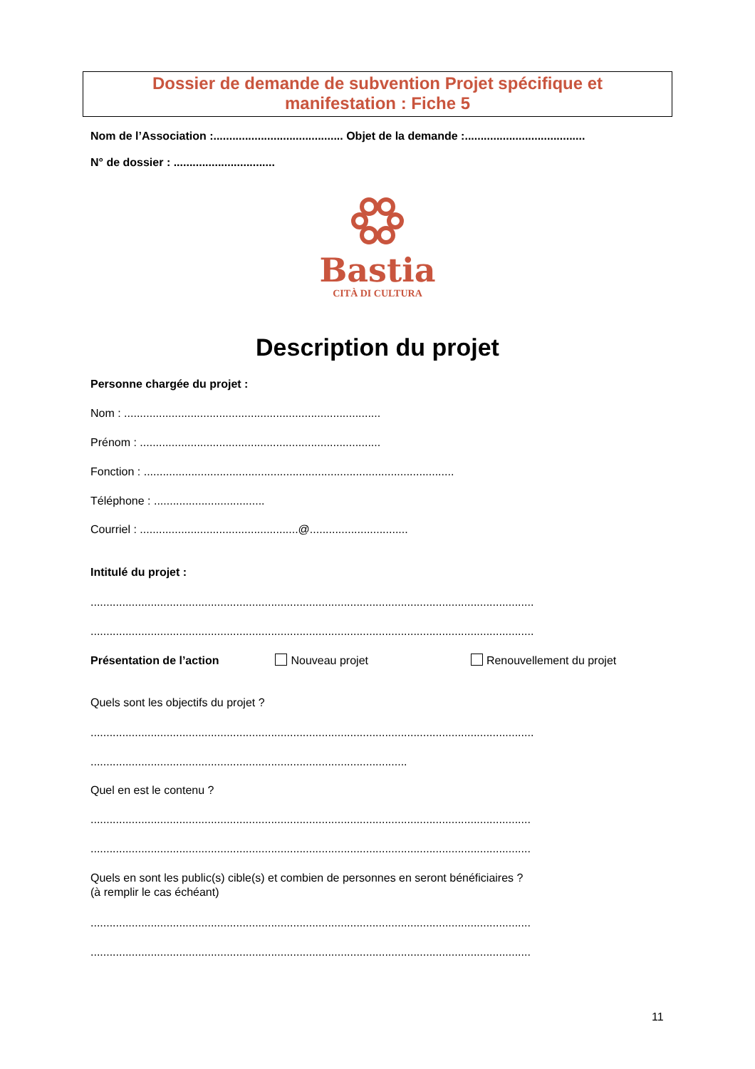Dossier de demande de subvention Projet spécifique et
manifestation : Fiche 5
Nom de l’Association :......................................... Objet de la demande :......................................
N° de dossier : ................................
Bastia
CITÀ DI CULTURA
Description du projet
Personne chargée du projet :
Nom : .................................................................................
Prénom : ............................................................................
Fonction : ..................................................................................................
Téléphone : ...................................
Courriel : ..................................................@...............................
Intitulé du projet :
............................................................................................................................................
............................................................................................................................................
Présentation de l’action Nouveau projet Renouvellement du projet
Quels sont les objectifs du projet ?
............................................................................................................................................
....................................................................................................
Quel en est le contenu ?
...........................................................................................................................................
...........................................................................................................................................
Quels en sont les public(s) cible(s) et combien de personnes en seront bénéficiaires ?
(à remplir le cas échéant)
...........................................................................................................................................
...........................................................................................................................................
11